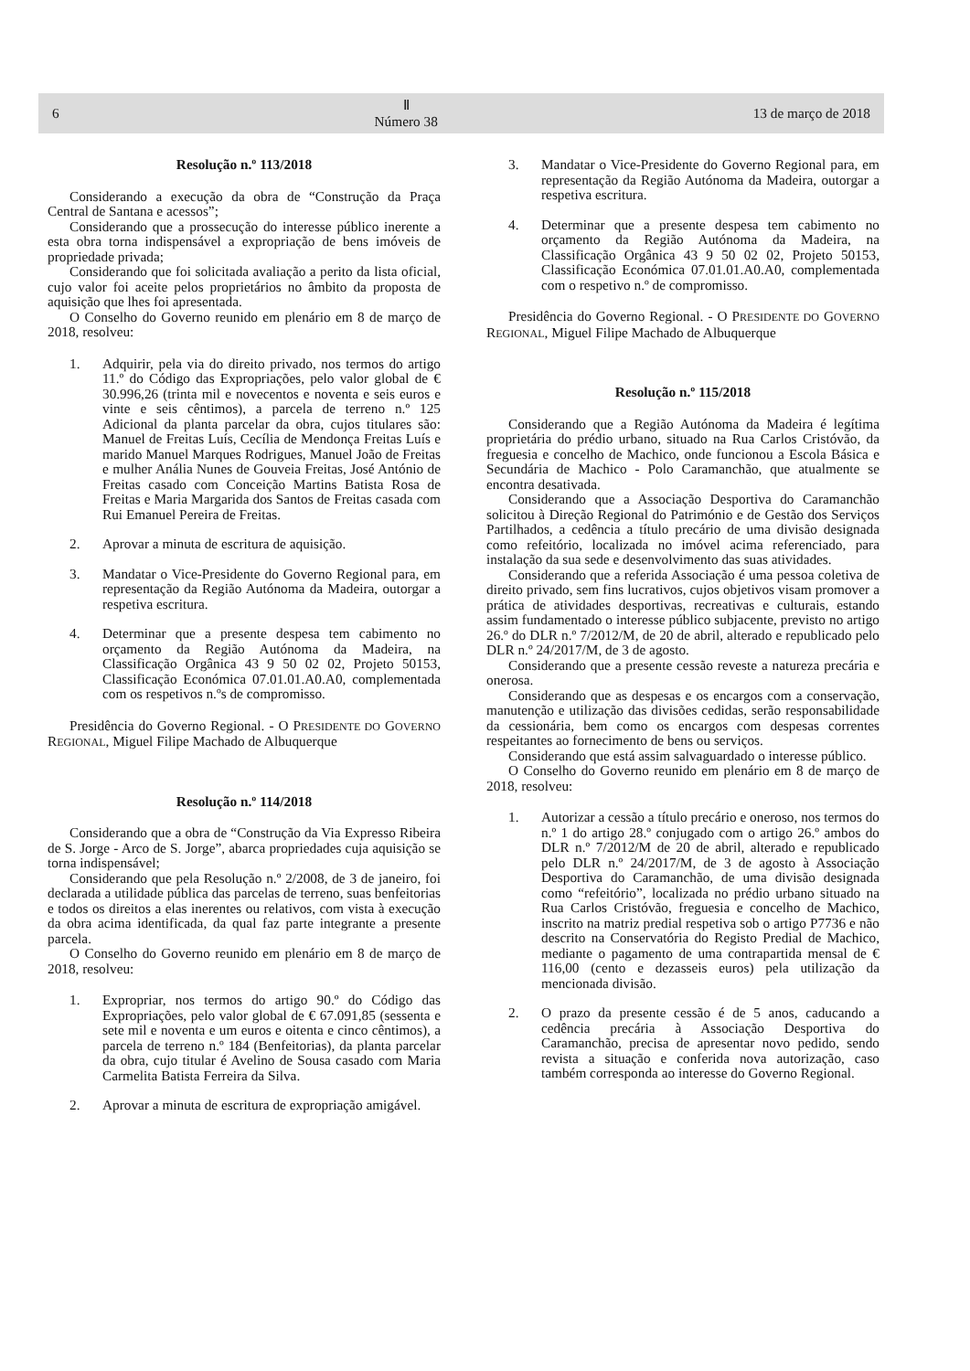6 Ⅱ
Número 38 13 de março de 2018
Resolução n.º 113/2018
Considerando a execução da obra de “Construção da Praça Central de Santana e acessos”;
Considerando que a prossecução do interesse público inerente a esta obra torna indispensável a expropriação de bens imóveis de propriedade privada;
Considerando que foi solicitada avaliação a perito da lista oficial, cujo valor foi aceite pelos proprietários no âmbito da proposta de aquisição que lhes foi apresentada.
O Conselho do Governo reunido em plenário em 8 de março de 2018, resolveu:
1. Adquirir, pela via do direito privado, nos termos do artigo 11.º do Código das Expropriações, pelo valor global de € 30.996,26 (trinta mil e novecentos e noventa e seis euros e vinte e seis cêntimos), a parcela de terreno n.º 125 Adicional da planta parcelar da obra, cujos titulares são: Manuel de Freitas Luís, Cecília de Mendonça Freitas Luís e marido Manuel Marques Rodrigues, Manuel João de Freitas e mulher Anália Nunes de Gouveia Freitas, José António de Freitas casado com Conceição Martins Batista Rosa de Freitas e Maria Margarida dos Santos de Freitas casada com Rui Emanuel Pereira de Freitas.
2. Aprovar a minuta de escritura de aquisição.
3. Mandatar o Vice-Presidente do Governo Regional para, em representação da Região Autónoma da Madeira, outorgar a respetiva escritura.
4. Determinar que a presente despesa tem cabimento no orçamento da Região Autónoma da Madeira, na Classificação Orgânica 43 9 50 02 02, Projeto 50153, Classificação Económica 07.01.01.A0.A0, complementada com os respetivos n.ºs de compromisso.
Presidência do Governo Regional. - O PRESIDENTE DO GOVERNO REGIONAL, Miguel Filipe Machado de Albuquerque
Resolução n.º 114/2018
Considerando que a obra de “Construção da Via Expresso Ribeira de S. Jorge - Arco de S. Jorge”, abarca propriedades cuja aquisição se torna indispensável;
Considerando que pela Resolução n.º 2/2008, de 3 de janeiro, foi declarada a utilidade pública das parcelas de terreno, suas benfeitorias e todos os direitos a elas inerentes ou relativos, com vista à execução da obra acima identificada, da qual faz parte integrante a presente parcela.
O Conselho do Governo reunido em plenário em 8 de março de 2018, resolveu:
1. Expropriar, nos termos do artigo 90.º do Código das Expropriações, pelo valor global de € 67.091,85 (sessenta e sete mil e noventa e um euros e oitenta e cinco cêntimos), a parcela de terreno n.º 184 (Benfeitorias), da planta parcelar da obra, cujo titular é Avelino de Sousa casado com Maria Carmelita Batista Ferreira da Silva.
2. Aprovar a minuta de escritura de expropriação amigável.
3. Mandatar o Vice-Presidente do Governo Regional para, em representação da Região Autónoma da Madeira, outorgar a respetiva escritura.
4. Determinar que a presente despesa tem cabimento no orçamento da Região Autónoma da Madeira, na Classificação Orgânica 43 9 50 02 02, Projeto 50153, Classificação Económica 07.01.01.A0.A0, complementada com o respetivo n.º de compromisso.
Presidência do Governo Regional. - O PRESIDENTE DO GOVERNO REGIONAL, Miguel Filipe Machado de Albuquerque
Resolução n.º 115/2018
Considerando que a Região Autónoma da Madeira é legítima proprietária do prédio urbano, situado na Rua Carlos Cristóvão, da freguesia e concelho de Machico, onde funcionou a Escola Básica e Secundária de Machico - Polo Caramanchão, que atualmente se encontra desativada.
Considerando que a Associação Desportiva do Caramanchão solicitou à Direção Regional do Património e de Gestão dos Serviços Partilhados, a cedência a título precário de uma divisão designada como refeitório, localizada no imóvel acima referenciado, para instalação da sua sede e desenvolvimento das suas atividades.
Considerando que a referida Associação é uma pessoa coletiva de direito privado, sem fins lucrativos, cujos objetivos visam promover a prática de atividades desportivas, recreativas e culturais, estando assim fundamentado o interesse público subjacente, previsto no artigo 26.º do DLR n.º 7/2012/M, de 20 de abril, alterado e republicado pelo DLR n.º 24/2017/M, de 3 de agosto.
Considerando que a presente cessão reveste a natureza precária e onerosa.
Considerando que as despesas e os encargos com a conservação, manutenção e utilização das divisões cedidas, serão responsabilidade da cessionária, bem como os encargos com despesas correntes respeitantes ao fornecimento de bens ou serviços.
Considerando que está assim salvaguardado o interesse público.
O Conselho do Governo reunido em plenário em 8 de março de 2018, resolveu:
1. Autorizar a cessão a título precário e oneroso, nos termos do n.º 1 do artigo 28.º conjugado com o artigo 26.º ambos do DLR n.º 7/2012/M de 20 de abril, alterado e republicado pelo DLR n.º 24/2017/M, de 3 de agosto à Associação Desportiva do Caramanchão, de uma divisão designada como “refeitório”, localizada no prédio urbano situado na Rua Carlos Cristóvão, freguesia e concelho de Machico, inscrito na matriz predial respetiva sob o artigo P7736 e não descrito na Conservatória do Registo Predial de Machico, mediante o pagamento de uma contrapartida mensal de € 116,00 (cento e dezasseis euros) pela utilização da mencionada divisão.
2. O prazo da presente cessão é de 5 anos, caducando a cedência precária à Associação Desportiva do Caramanchão, precisa de apresentar novo pedido, sendo revista a situação e conferida nova autorização, caso também corresponda ao interesse do Governo Regional.